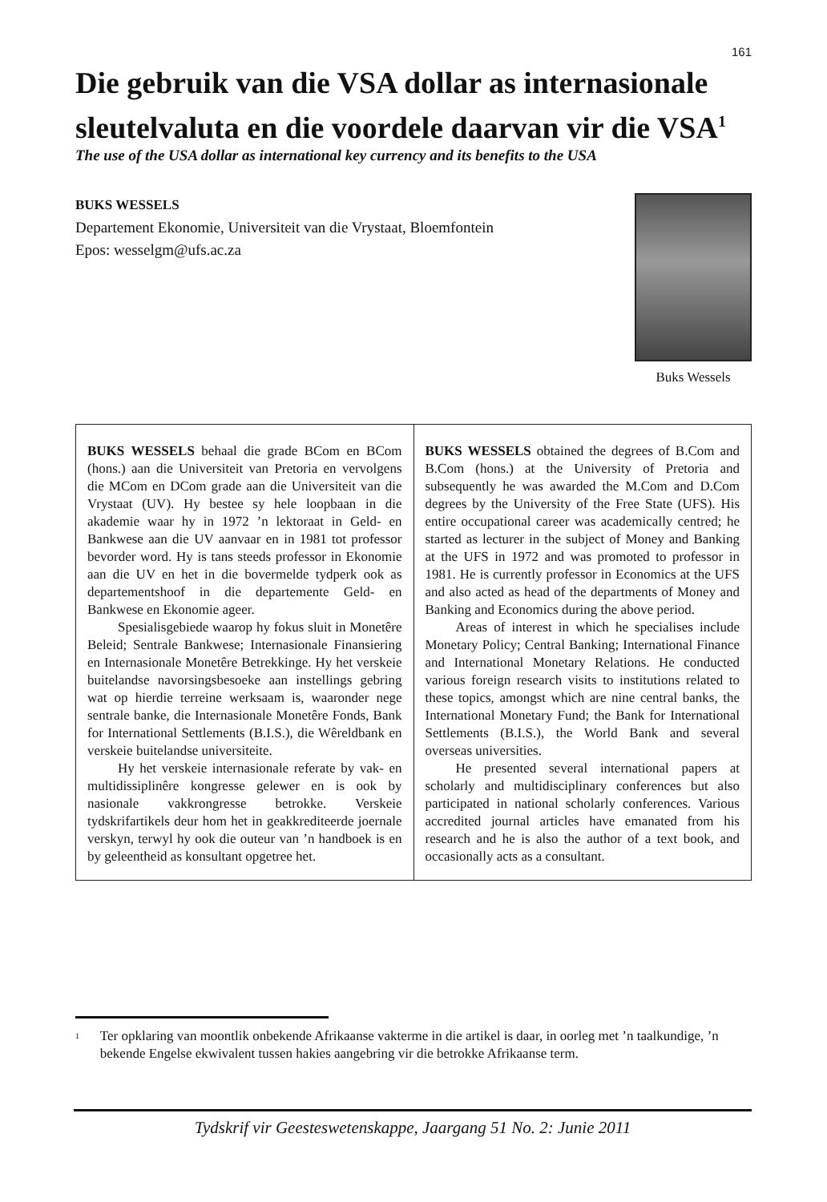161
Die gebruik van die VSA dollar as internasionale sleutelvaluta en die voordele daarvan vir die VSA<sup>1</sup>
The use of the USA dollar as international key currency and its benefits to the USA
BUKS WESSELS
Departement Ekonomie, Universiteit van die Vrystaat, Bloemfontein
Epos: wesselgm@ufs.ac.za
Buks Wessels
BUKS WESSELS behaal die grade BCom en BCom (hons.) aan die Universiteit van Pretoria en vervolgens die MCom en DCom grade aan die Universiteit van die Vrystaat (UV). Hy bestee sy hele loopbaan in die akademie waar hy in 1972 ’n lektoraat in Geld- en Bankwese aan die UV aanvaar en in 1981 tot professor bevorder word. Hy is tans steeds professor in Ekonomie aan die UV en het in die bovermelde tydperk ook as departementshoof in die departemente Geld- en Bankwese en Ekonomie ageer.
Spesialisgebiede waarop hy fokus sluit in Monetêre Beleid; Sentrale Bankwese; Internasionale Finansiering en Internasionale Monetêre Betrekkinge. Hy het verskeie buitelandse navorsingsbesoeke aan instellings gebring wat op hierdie terreine werksaam is, waaronder nege sentrale banke, die Internasionale Monetêre Fonds, Bank for International Settlements (B.I.S.), die Wêreldbank en verskeie buitelandse universiteite.
Hy het verskeie internasionale referate by vak- en multidissiplinêre kongresse gelewer en is ook by nasionale vakkrongresse betrokke. Verskeie tydskrifartikels deur hom het in geakkrediteerde joernale verskyn, terwyl hy ook die outeur van ’n handboek is en by geleentheid as konsultant opgetree het.
BUKS WESSELS obtained the degrees of B.Com and B.Com (hons.) at the University of Pretoria and subsequently he was awarded the M.Com and D.Com degrees by the University of the Free State (UFS). His entire occupational career was academically centred; he started as lecturer in the subject of Money and Banking at the UFS in 1972 and was promoted to professor in 1981. He is currently professor in Economics at the UFS and also acted as head of the departments of Money and Banking and Economics during the above period.
Areas of interest in which he specialises include Monetary Policy; Central Banking; International Finance and International Monetary Relations. He conducted various foreign research visits to institutions related to these topics, amongst which are nine central banks, the International Monetary Fund; the Bank for International Settlements (B.I.S.), the World Bank and several overseas universities.
He presented several international papers at scholarly and multidisciplinary conferences but also participated in national scholarly conferences. Various accredited journal articles have emanated from his research and he is also the author of a text book, and occasionally acts as a consultant.
<sup>1</sup>
Ter opklaring van moontlik onbekende Afrikaanse vakterme in die artikel is daar, in oorleg met ’n taalkundige, ’n bekende Engelse ekwivalent tussen hakies aangebring vir die betrokke Afrikaanse term.
Tydskrif vir Geesteswetenskappe, Jaargang 51 No. 2: Junie 2011